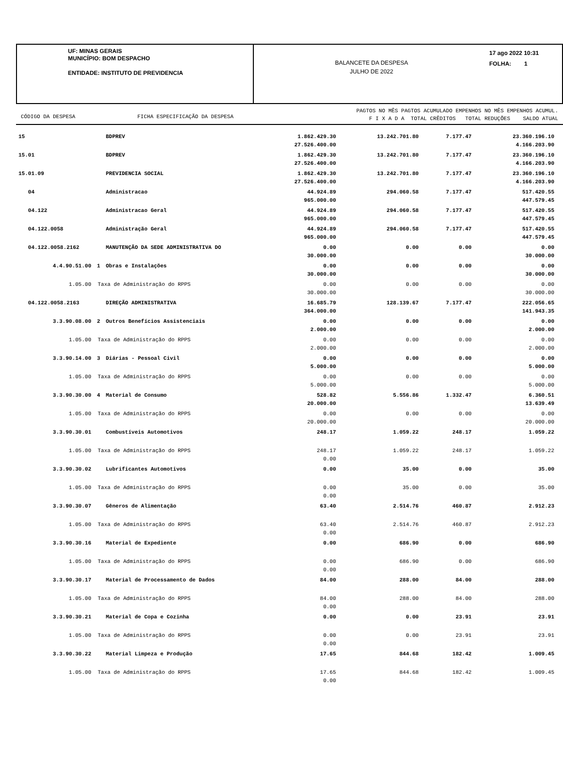UF: MINAS GERAIS
MUNICÍPIO: BOM DESPACHO
ENTIDADE: INSTITUTO DE PREVIDENCIA
BALANCETE DA DESPESA
JULHO DE 2022
17 ago 2022 10:31
FOLHA: 1
CÓDIGO DA DESPESA FICHA ESPECIFICAÇÃO DA DESPESA
PAGTOS NO MÊS PAGTOS ACUMULADO EMPENHOS NO MÊS EMPENHOS ACUMUL.
F I X A D A TOTAL CRÊDITOS TOTAL REDUÇÕES SALDO ATUAL
| 15 | | BDPREV | 1.862.429.30 27.526.400.00 | 13.242.701.80 | 7.177.47 | 23.360.196.10 4.166.203.90 |
| 15.01 | | BDPREV | 1.862.429.30 27.526.400.00 | 13.242.701.80 | 7.177.47 | 23.360.196.10 4.166.203.90 |
| 15.01.09 | | PREVIDENCIA SOCIAL | 1.862.429.30 27.526.400.00 | 13.242.701.80 | 7.177.47 | 23.360.196.10 4.166.203.90 |
| 04 | | Administracao | 44.924.89 965.000.00 | 294.060.58 | 7.177.47 | 517.420.55 447.579.45 |
| 04.122 | | Administracao Geral | 44.924.89 965.000.00 | 294.060.58 | 7.177.47 | 517.420.55 447.579.45 |
| 04.122.0058 | | Administração Geral | 44.924.89 965.000.00 | 294.060.58 | 7.177.47 | 517.420.55 447.579.45 |
| 04.122.0058.2162 | | MANUTENÇÃO DA SEDE ADMINISTRATIVA DO | 0.00 30.000.00 | 0.00 | 0.00 | 0.00 30.000.00 |
| 4.4.90.51.00 | 1 | Obras e Instalações | 0.00 30.000.00 | 0.00 | 0.00 | 0.00 30.000.00 |
| 1.05.00 | Taxa de Administração do RPPS | | 0.00 30.000.00 | 0.00 | 0.00 | 0.00 30.000.00 |
| 04.122.0058.2163 | | DIREÇÃO ADMINISTRATIVA | 16.685.79 364.000.00 | 128.139.67 | 7.177.47 | 222.056.65 141.943.35 |
| 3.3.90.08.00 | 2 | Outros Benefícios Assistenciais | 0.00 2.000.00 | 0.00 | 0.00 | 0.00 2.000.00 |
| 1.05.00 | Taxa de Administração do RPPS | | 0.00 2.000.00 | 0.00 | 0.00 | 0.00 2.000.00 |
| 3.3.90.14.00 | 3 | Diárias - Pessoal Civil | 0.00 5.000.00 | 0.00 | 0.00 | 0.00 5.000.00 |
| 1.05.00 | Taxa de Administração do RPPS | | 0.00 5.000.00 | 0.00 | 0.00 | 0.00 5.000.00 |
| 3.3.90.30.00 | 4 | Material de Consumo | 528.82 20.000.00 | 5.556.86 | 1.332.47 | 6.360.51 13.639.49 |
| 1.05.00 | Taxa de Administração do RPPS | | 0.00 20.000.00 | 0.00 | 0.00 | 0.00 20.000.00 |
| 3.3.90.30.01 | | Combustíveis Automotivos | 248.17 | 1.059.22 | 248.17 | 1.059.22 |
| 1.05.00 | Taxa de Administração do RPPS | | 248.17 0.00 | 1.059.22 | 248.17 | 1.059.22 |
| 3.3.90.30.02 | | Lubrificantes Automotivos | 0.00 | 35.00 | 0.00 | 35.00 |
| 1.05.00 | Taxa de Administração do RPPS | | 0.00 0.00 | 35.00 | 0.00 | 35.00 |
| 3.3.90.30.07 | | Gêneros de Alimentação | 63.40 | 2.514.76 | 460.87 | 2.912.23 |
| 1.05.00 | Taxa de Administração do RPPS | | 63.40 0.00 | 2.514.76 | 460.87 | 2.912.23 |
| 3.3.90.30.16 | | Material de Expediente | 0.00 | 686.90 | 0.00 | 686.90 |
| 1.05.00 | Taxa de Administração do RPPS | | 0.00 0.00 | 686.90 | 0.00 | 686.90 |
| 3.3.90.30.17 | | Material de Processamento de Dados | 84.00 | 288.00 | 84.00 | 288.00 |
| 1.05.00 | Taxa de Administração do RPPS | | 84.00 0.00 | 288.00 | 84.00 | 288.00 |
| 3.3.90.30.21 | | Material de Copa e Cozinha | 0.00 | 0.00 | 23.91 | 23.91 |
| 1.05.00 | Taxa de Administração do RPPS | | 0.00 0.00 | 0.00 | 23.91 | 23.91 |
| 3.3.90.30.22 | | Material Limpeza e Produção | 17.65 | 844.68 | 182.42 | 1.009.45 |
| 1.05.00 | Taxa de Administração do RPPS | | 17.65 0.00 | 844.68 | 182.42 | 1.009.45 |